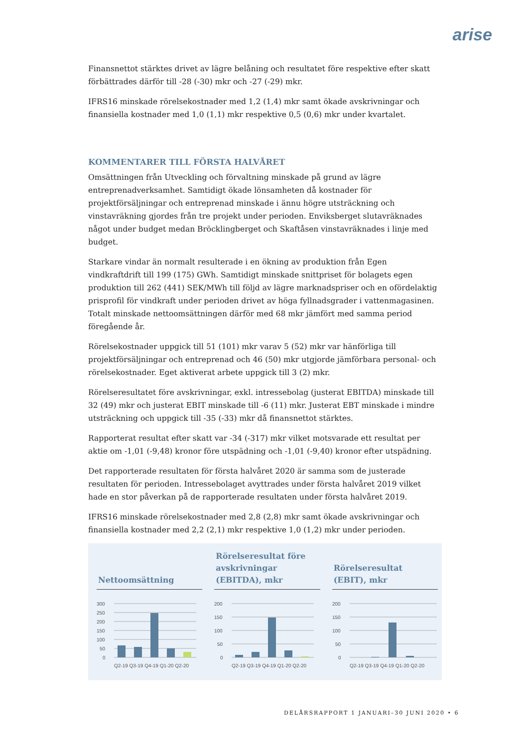arise
Finansnettot stärktes drivet av lägre belåning och resultatet före respektive efter skatt förbättrades därför till -28 (-30) mkr och -27 (-29) mkr.
IFRS16 minskade rörelsekostnader med 1,2 (1,4) mkr samt ökade avskrivningar och finansiella kostnader med 1,0 (1,1) mkr respektive 0,5 (0,6) mkr under kvartalet.
KOMMENTARER TILL FÖRSTA HALVÅRET
Omsättningen från Utveckling och förvaltning minskade på grund av lägre entreprenadverksamhet. Samtidigt ökade lönsamheten då kostnader för projektförsäljningar och entreprenad minskade i ännu högre utsträckning och vinstavräkning gjordes från tre projekt under perioden. Enviksberget slutavräknades något under budget medan Bröcklingberget och Skaftåsen vinstavräknades i linje med budget.
Starkare vindar än normalt resulterade i en ökning av produktion från Egen vindkraftdrift till 199 (175) GWh. Samtidigt minskade snittpriset för bolagets egen produktion till 262 (441) SEK/MWh till följd av lägre marknadspriser och en ofördelaktig prisprofil för vindkraft under perioden drivet av höga fyllnadsgrader i vattenmagasinen. Totalt minskade nettoomsättningen därför med 68 mkr jämfört med samma period föregående år.
Rörelsekostnader uppgick till 51 (101) mkr varav 5 (52) mkr var hänförliga till projektförsäljningar och entreprenad och 46 (50) mkr utgjorde jämförbara personal- och rörelsekostnader. Eget aktiverat arbete uppgick till 3 (2) mkr.
Rörelseresultatet före avskrivningar, exkl. intressebolag (justerat EBITDA) minskade till 32 (49) mkr och justerat EBIT minskade till -6 (11) mkr. Justerat EBT minskade i mindre utsträckning och uppgick till -35 (-33) mkr då finansnettot stärktes.
Rapporterat resultat efter skatt var -34 (-317) mkr vilket motsvarade ett resultat per aktie om -1,01 (-9,48) kronor före utspädning och -1,01 (-9,40) kronor efter utspädning.
Det rapporterade resultaten för första halvåret 2020 är samma som de justerade resultaten för perioden. Intressebolaget avyttrades under första halvåret 2019 vilket hade en stor påverkan på de rapporterade resultaten under första halvåret 2019.
IFRS16 minskade rörelsekostnader med 2,8 (2,8) mkr samt ökade avskrivningar och finansiella kostnader med 2,2 (2,1) mkr respektive 1,0 (1,2) mkr under perioden.
Nettoomsättning
300
250
200
150
100
50
0
Q2-19 Q3-19 Q4-19 Q1-20 Q2-20
Rörelseresultat före avskrivningar (EBITDA), mkr
200
150
100
50
0
Q2-19 Q3-19 Q4-19 Q1-20 Q2-20
Rörelseresultat (EBIT), mkr
200
150
100
50
0
Q2-19 Q3-19 Q4-19 Q1-20 Q2-20
DELÅRSRAPPORT 1 JANUARI–30 JUNI 2020 • 6